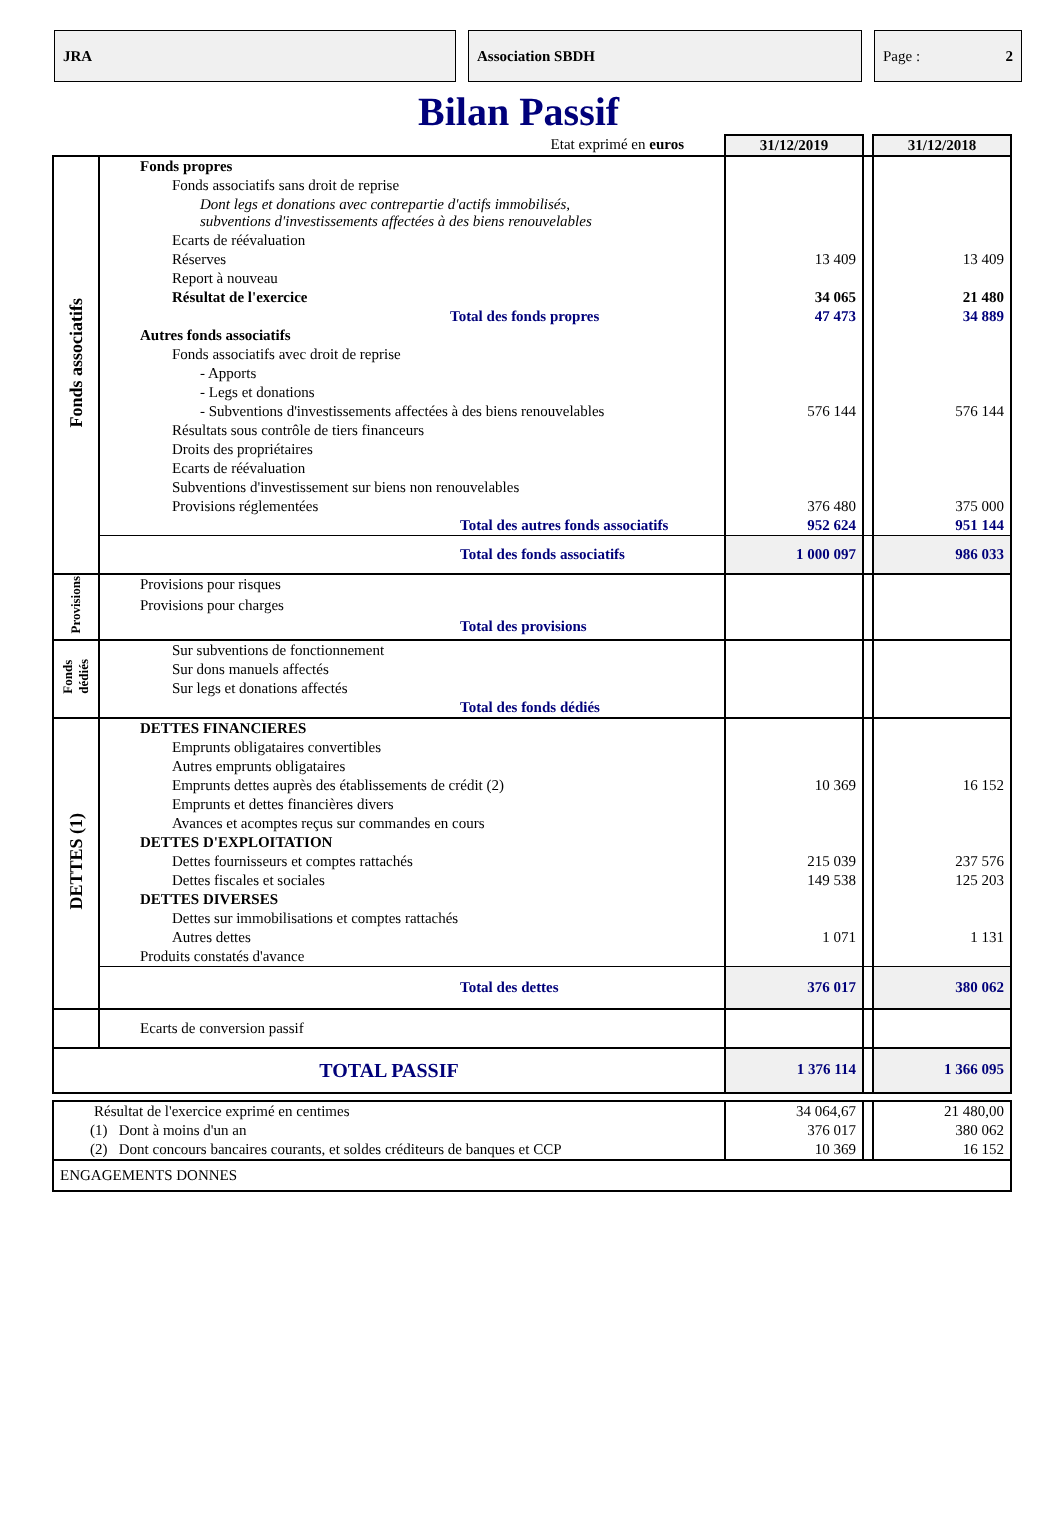JRA Association SBDH Page : 2
Bilan Passif
| Etat exprimé en euros | | 31/12/2019 | | 31/12/2018 | |
| Fonds associatifs | Fonds propres | | | | |
| | Fonds associatifs sans droit de reprise | | | | |
| | Dont legs et donations avec contrepartie d'actifs immobilisés, subventions d'investissements affectées à des biens renouvelables | | | | |
| | Ecarts de réévaluation | | | | |
| | Réserves | 13 409 | | 13 409 | |
| | Report à nouveau | | | | |
| | Résultat de l'exercice | 34 065 | | 21 480 | |
| | Total des fonds propres | 47 473 | | 34 889 | |
| | Autres fonds associatifs | | | | |
| | Fonds associatifs avec droit de reprise | | | | |
| | - Apports | | | | |
| | - Legs et donations | | | | |
| | - Subventions d'investissements affectées à des biens renouvelables | 576 144 | | 576 144 | |
| | Résultats sous contrôle de tiers financeurs | | | | |
| | Droits des propriétaires | | | | |
| | Ecarts de réévaluation | | | | |
| | Subventions d'investissement sur biens non renouvelables | | | | |
| | Provisions réglementées | 376 480 | | 375 000 | |
| | Total des autres fonds associatifs | 952 624 | | 951 144 | |
| | Total des fonds associatifs | 1 000 097 | | 986 033 | |
| Provisions | Provisions pour risques | | | | |
| | Provisions pour charges | | | | |
| | Total des provisions | | | | |
| Fonds dédiés | Sur subventions de fonctionnement | | | | |
| | Sur dons manuels affectés | | | | |
| | Sur legs et donations affectés | | | | |
| | Total des fonds dédiés | | | | |
| DETTES (1) | DETTES FINANCIERES | | | | |
| | Emprunts obligataires convertibles | | | | |
| | Autres emprunts obligataires | | | | |
| | Emprunts dettes auprès des établissements de crédit (2) | 10 369 | | 16 152 | |
| | Emprunts et dettes financières divers | | | | |
| | Avances et acomptes reçus sur commandes en cours | | | | |
| | DETTES D'EXPLOITATION | | | | |
| | Dettes fournisseurs et comptes rattachés | 215 039 | | 237 576 | |
| | Dettes fiscales et sociales | 149 538 | | 125 203 | |
| | DETTES DIVERSES | | | | |
| | Dettes sur immobilisations et comptes rattachés | | | | |
| | Autres dettes | 1 071 | | 1 131 | |
| | Produits constatés d'avance | | | | |
| | Total des dettes | 376 017 | | 380 062 | |
| | | Ecarts de conversion passif | | | |
| | TOTAL PASSIF | | 1 376 114 | | 1 366 095 |
| Résultat de l'exercice exprimé en centimes | 34 064,67 | | 21 480,00 |
| (1) Dont à moins d'un an | 376 017 | | 380 062 |
| (2) Dont concours bancaires courants, et soldes créditeurs de banques et CCP | 10 369 | | 16 152 |
| ENGAGEMENTS DONNES | | | |